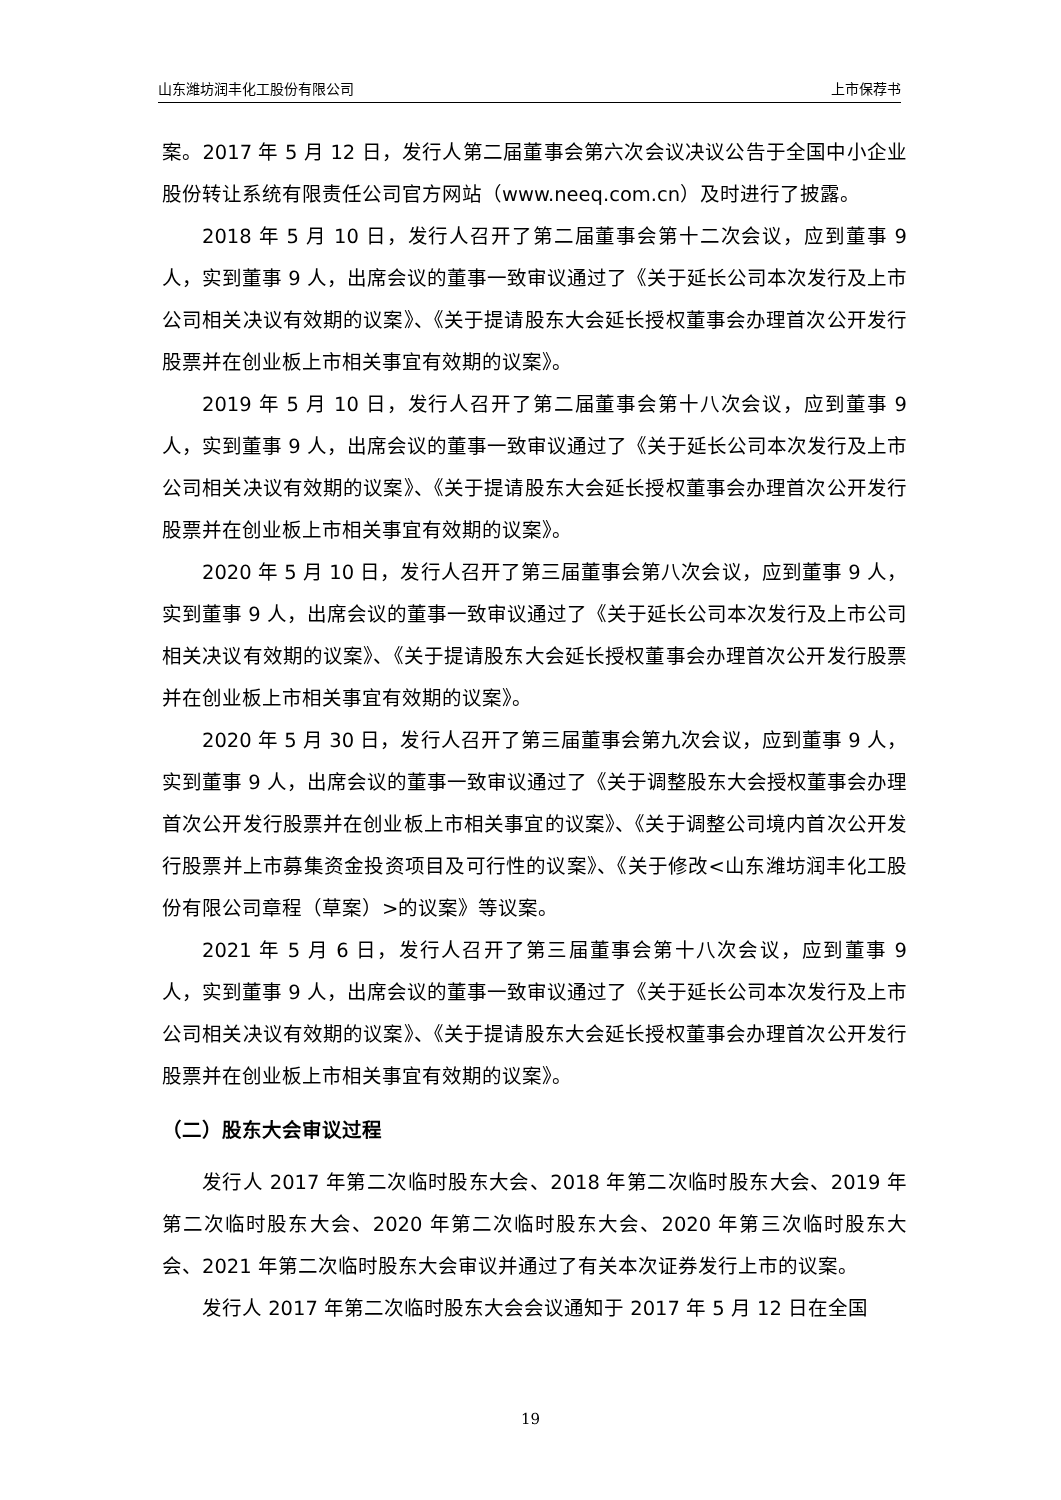山东潍坊润丰化工股份有限公司 上市保荐书
案。2017 年 5 月 12 日，发行人第二届董事会第六次会议决议公告于全国中小企业股份转让系统有限责任公司官方网站（www.neeq.com.cn）及时进行了披露。
2018 年 5 月 10 日，发行人召开了第二届董事会第十二次会议，应到董事 9 人，实到董事 9 人，出席会议的董事一致审议通过了《关于延长公司本次发行及上市公司相关决议有效期的议案》、《关于提请股东大会延长授权董事会办理首次公开发行股票并在创业板上市相关事宜有效期的议案》。
2019 年 5 月 10 日，发行人召开了第二届董事会第十八次会议，应到董事 9 人，实到董事 9 人，出席会议的董事一致审议通过了《关于延长公司本次发行及上市公司相关决议有效期的议案》、《关于提请股东大会延长授权董事会办理首次公开发行股票并在创业板上市相关事宜有效期的议案》。
2020 年 5 月 10 日，发行人召开了第三届董事会第八次会议，应到董事 9 人，实到董事 9 人，出席会议的董事一致审议通过了《关于延长公司本次发行及上市公司相关决议有效期的议案》、《关于提请股东大会延长授权董事会办理首次公开发行股票并在创业板上市相关事宜有效期的议案》。
2020 年 5 月 30 日，发行人召开了第三届董事会第九次会议，应到董事 9 人，实到董事 9 人，出席会议的董事一致审议通过了《关于调整股东大会授权董事会办理首次公开发行股票并在创业板上市相关事宜的议案》、《关于调整公司境内首次公开发行股票并上市募集资金投资项目及可行性的议案》、《关于修改<山东潍坊润丰化工股份有限公司章程（草案）>的议案》等议案。
2021 年 5 月 6 日，发行人召开了第三届董事会第十八次会议，应到董事 9 人，实到董事 9 人，出席会议的董事一致审议通过了《关于延长公司本次发行及上市公司相关决议有效期的议案》、《关于提请股东大会延长授权董事会办理首次公开发行股票并在创业板上市相关事宜有效期的议案》。
（二）股东大会审议过程
发行人 2017 年第二次临时股东大会、2018 年第二次临时股东大会、2019 年第二次临时股东大会、2020 年第二次临时股东大会、2020 年第三次临时股东大会、2021 年第二次临时股东大会审议并通过了有关本次证券发行上市的议案。
发行人 2017 年第二次临时股东大会会议通知于 2017 年 5 月 12 日在全国
19